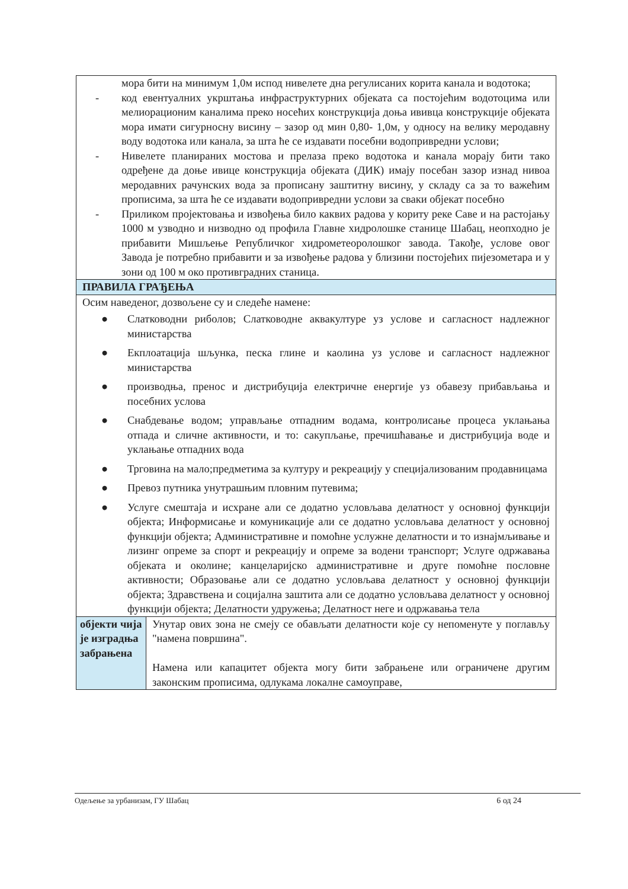| мора бити на минимум 1,0м испод нивелете дна регулисаних корита канала и водотока; - код евентуалних укрштања инфраструктурних објеката са постојећим водотоцима или мелиорационим каналима преко носећих конструкција доња ививца конструкције објеката мора имати сигурносну висину – зазор од мин 0,80- 1,0м, у односу на велику меродавну воду водотока или канала, за шта ће се издавати посебни водопривредни услови; - Нивелете планираних мостова и прелаза преко водотока и канала морају бити тако одређене да доње ивице конструкција објеката (ДИК) имају посебан зазор изнад нивоа меродавних рачунских вода за прописану заштитну висину, у складу са за то важећим прописима, за шта ће се издавати водопривредни услови за сваки објекат посебно - Приликом пројектовања и извођења било каквих радова у кориту реке Саве и на растојању 1000 м узводно и низводно од профила Главне хидролошке станице Шабац, неопходно је прибавити Мишљење Републичког хидрометеоролошког завода. Такође, услове овог Завода је потребно прибавити и за извођење радова у близини постојећих пијезометара и у зони од 100 м око противградних станица. | |
| ПРАВИЛА ГРАЂЕЊА | |
| Осим наведеног, дозвољене су и следеће намене: ● Слатководни риболов; Слатководне аквакултуре уз услове и сагласност надлежног министарства ● Екплоатација шљунка, песка глине и каолина уз услове и сагласност надлежног министарства ● производња, пренос и дистрибуција електричне енергије уз обавезу прибављања и посебних услова ● Снабдевање водом; управљање отпадним водама, контролисање процеса уклањања отпада и сличне активности, и то: сакупљање, пречишћавање и дистрибуција воде и уклањање отпадних вода ● Трговина на мало;предметима за културу и рекреацију у специјализованим продавницама ● Превоз путника унутрашњим пловним путевима; ● Услуге смештаја и исхране али се додатно условљава делатност у основној функцији објекта; Информисање и комуникације али се додатно условљава делатност у основној функцији објекта; Административне и помоћне услужне делатности и то изнајмљивање и лизинг опреме за спорт и рекреацију и опреме за водени транспорт; Услуге одржавања објеката и околине; канцеларијско административне и друге помоћне пословне активности; Образовање али се додатно условљава делатност у основној функцији објекта; Здравствена и социјална заштита али се додатно условљава делатност у основној функцији објекта; Делатности удружења; Делатност неге и одржавања тела | |
| објекти чија је изградња забрањена | Унутар ових зона не смеју се обављати делатности које су непоменуте у поглављу "намена површина". Намена или капацитет објекта могу бити забрањене или ограничене другим законским прописима, одлукама локалне самоуправе, |
Одељење за урбанизам, ГУ Шабац 6 од 24